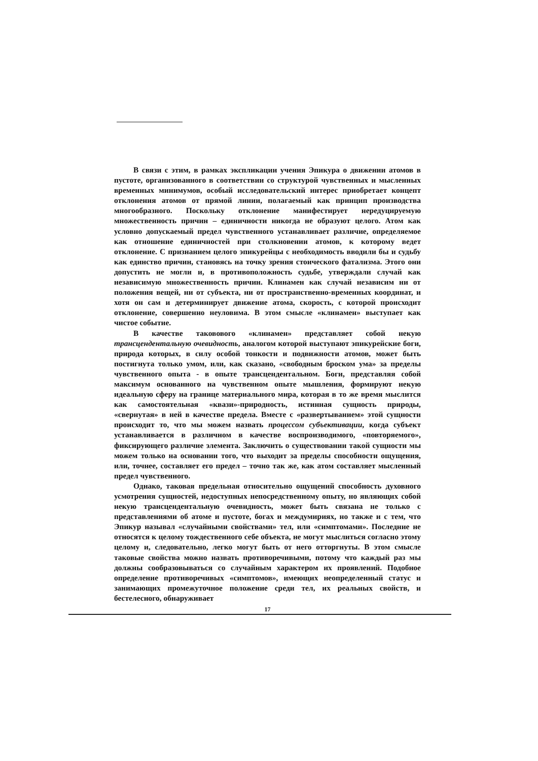В связи с этим, в рамках экспликации учения Эпикура о движении атомов в пустоте, организованного в соответствии со структурой чувственных и мысленных временных минимумов, особый исследовательский интерес приобретает концепт отклонения атомов от прямой линии, полагаемый как принцип производства многообразного. Поскольку отклонение манифестирует нередуцируемую множественность причин – единичности никогда не образуют целого. Атом как условно допускаемый предел чувственного устанавливает различие, определяемое как отношение единичностей при столкновении атомов, к которому ведет отклонение. С признанием целого эпикурейцы с необходимость вводили бы и судьбу как единство причин, становясь на точку зрения стоического фатализма. Этого они допустить не могли и, в противоположность судьбе, утверждали случай как независимую множественность причин. Клинамен как случай независим ни от положения вещей, ни от субъекта, ни от пространственно-временных координат, и хотя он сам и детерминирует движение атома, скорость, с которой происходит отклонение, совершенно неуловима. В этом смысле «клинамен» выступает как чистое событие.
В качестве таковового «клинамен» представляет собой некую трансцендентальную очевидность, аналогом которой выступают эпикурейские боги, природа которых, в силу особой тонкости и подвижности атомов, может быть постигнута только умом, или, как сказано, «свободным броском ума» за пределы чувственного опыта - в опыте трансцендентальном. Боги, представляя собой максимум основанного на чувственном опыте мышления, формируют некую идеальную сферу на границе материального мира, которая в то же время мыслится как самостоятельная «квази»-природность, истинная сущность природы, «свернутая» в ней в качестве предела. Вместе с «развертыванием» этой сущности происходит то, что мы можем назвать процессом субъективации, когда субъект устанавливается в различном в качестве воспроизводимого, «повторяемого», фиксирующего различие элемента. Заключить о существовании такой сущности мы можем только на основании того, что выходит за пределы способности ощущения, или, точнее, составляет его предел – точно так же, как атом составляет мысленный предел чувственного.
Однако, таковая предельная относительно ощущений способность духовного усмотрения сущностей, недоступных непосредственному опыту, но являющих собой некую трансцендентальную очевидность, может быть связана не только с представлениями об атоме и пустоте, богах и междумириях, но также и с тем, что Эпикур называл «случайными свойствами» тел, или «симптомами». Последние не относятся к целому тождественного себе объекта, не могут мыслиться согласно этому целому и, следовательно, легко могут быть от него отторгнуты. В этом смысле таковые свойства можно назвать противоречивыми, потому что каждый раз мы должны сообразовываться со случайным характером их проявлений. Подобное определение противоречивых «симптомов», имеющих неопределенный статус и занимающих промежуточное положение среди тел, их реальных свойств, и бестелесного, обнаруживает
17